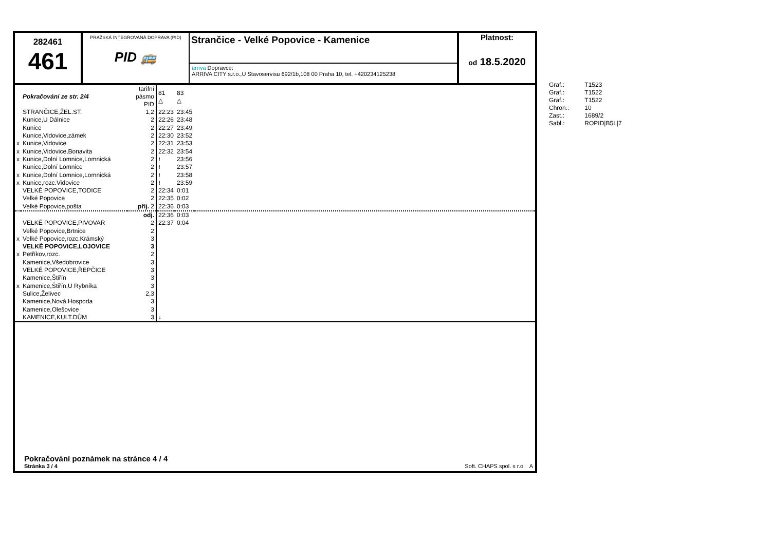282461
461
PRAŽSKÁ INTEGROVANÁ DOPRAVA (PID)
PID 🚌
Strančice - Velké Popovice - Kamenice
arriva Dopravce:
ARRIVA CITY s.r.o.,U Stavoservisu 692/1b,108 00 Praha 10, tel. +420234125238
Platnost:
od 18.5.2020
| | Pokračování ze str. 2/4 | tarifní pásmo PID | 81 △ | 83 △ | |
| | STRANČICE,ŽEL.ST. | 1,2 | 22:23 | 23:45 | |
| | Kunice,U Dálnice | 2 | 22:26 | 23:48 | |
| | Kunice | 2 | 22:27 | 23:49 | |
| | Kunice,Vidovice,zámek | 2 | 22:30 | 23:52 | |
| x | Kunice,Vidovice | 2 | 22:31 | 23:53 | |
| x | Kunice,Vidovice,Bonavita | 2 | 22:32 | 23:54 | |
| x | Kunice,Dolní Lomnice,Lomnická | 2 | ≀ | 23:56 | |
| | Kunice,Dolní Lomnice | 2 | ≀ | 23:57 | |
| x | Kunice,Dolní Lomnice,Lomnická | 2 | ≀ | 23:58 | |
| x | Kunice,rozc.Vidovice | 2 | ≀ | 23:59 | |
| | VELKÉ POPOVICE,TODICE | 2 | 22:34 | 0:01 | |
| | Velké Popovice | 2 | 22:35 | 0:02 | |
| | Velké Popovice,pošta | příj. 2 | 22:36 | 0:03 | |
| | | odj. | 22:36 | 0:03 | |
| | VELKÉ POPOVICE,PIVOVAR | 2 | 22:37 | 0:04 | |
| | Velké Popovice,Brtnice | 2 | | | |
| x | Velké Popovice,rozc.Krámský | 3 | | | |
| | VELKÉ POPOVICE,LOJOVICE | 3 | | | |
| x | Petříkov,rozc. | 2 | | | |
| | Kamenice,Všedobrovice | 3 | | | |
| | VELKÉ POPOVICE,ŘEPČICE | 3 | | | |
| | Kamenice,Štiřín | 3 | | | |
| x | Kamenice,Štiřín,U Rybníka | 3 | | | |
| | Sulice,Želivec | 2,3 | | | |
| | Kamenice,Nová Hospoda | 3 | | | |
| | Kamenice,Olešovice | 3 | | | |
| | KAMENICE,KULT.DŮM | 3 | ↓ | | |
Pokračování poznámek na stránce 4 / 4
Stránka 3 / 4 Soft. CHAPS spol. s r.o. A
| Graf.: | T1523 |
| Graf.: | T1522 |
| Graf.: | T1522 |
| Chron.: | 10 |
| Zast.: | 1689/2 |
| Sabl.: | ROPID/B5L/7 |